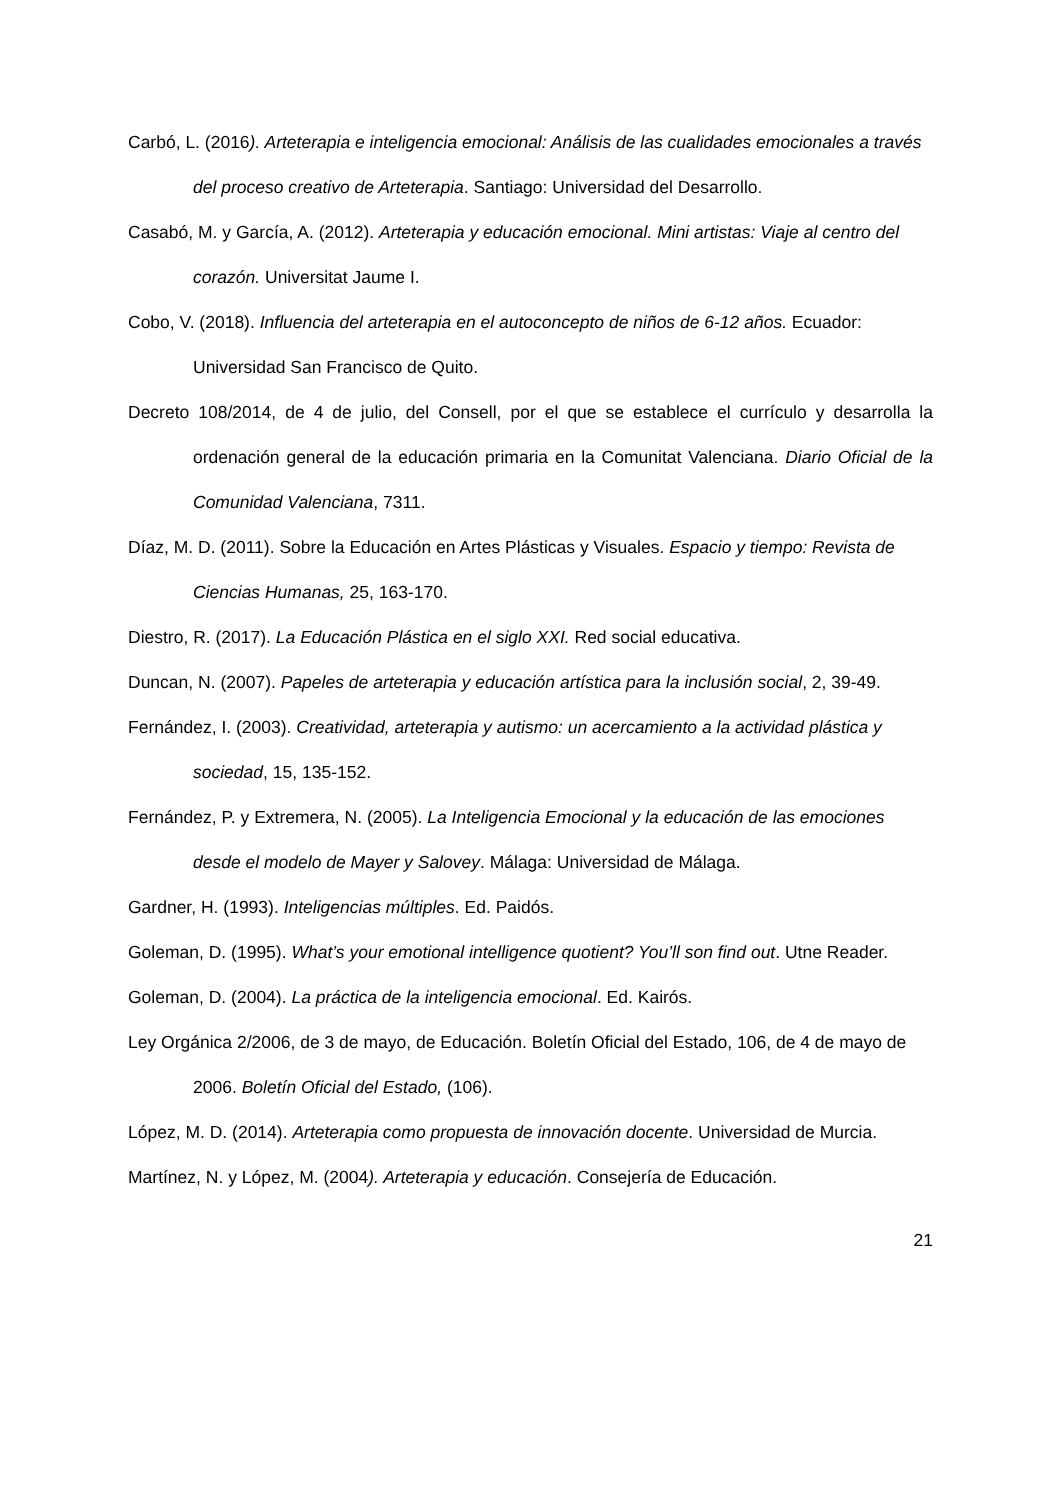Carbó, L. (2016). Arteterapia e inteligencia emocional: Análisis de las cualidades emocionales a través del proceso creativo de Arteterapia. Santiago: Universidad del Desarrollo.
Casabó, M. y García, A. (2012). Arteterapia y educación emocional. Mini artistas: Viaje al centro del corazón. Universitat Jaume I.
Cobo, V. (2018). Influencia del arteterapia en el autoconcepto de niños de 6-12 años. Ecuador: Universidad San Francisco de Quito.
Decreto 108/2014, de 4 de julio, del Consell, por el que se establece el currículo y desarrolla la ordenación general de la educación primaria en la Comunitat Valenciana. Diario Oficial de la Comunidad Valenciana, 7311.
Díaz, M. D. (2011). Sobre la Educación en Artes Plásticas y Visuales. Espacio y tiempo: Revista de Ciencias Humanas, 25, 163-170.
Diestro, R. (2017). La Educación Plástica en el siglo XXI. Red social educativa.
Duncan, N. (2007). Papeles de arteterapia y educación artística para la inclusión social, 2, 39-49.
Fernández, I. (2003). Creatividad, arteterapia y autismo: un acercamiento a la actividad plástica y sociedad, 15, 135-152.
Fernández, P. y Extremera, N. (2005). La Inteligencia Emocional y la educación de las emociones desde el modelo de Mayer y Salovey. Málaga: Universidad de Málaga.
Gardner, H. (1993). Inteligencias múltiples. Ed. Paidós.
Goleman, D. (1995). What’s your emotional intelligence quotient? You’ll son find out. Utne Reader.
Goleman, D. (2004). La práctica de la inteligencia emocional. Ed. Kairós.
Ley Orgánica 2/2006, de 3 de mayo, de Educación. Boletín Oficial del Estado, 106, de 4 de mayo de 2006. Boletín Oficial del Estado, (106).
López, M. D. (2014). Arteterapia como propuesta de innovación docente. Universidad de Murcia.
Martínez, N. y López, M. (2004). Arteterapia y educación. Consejería de Educación.
21